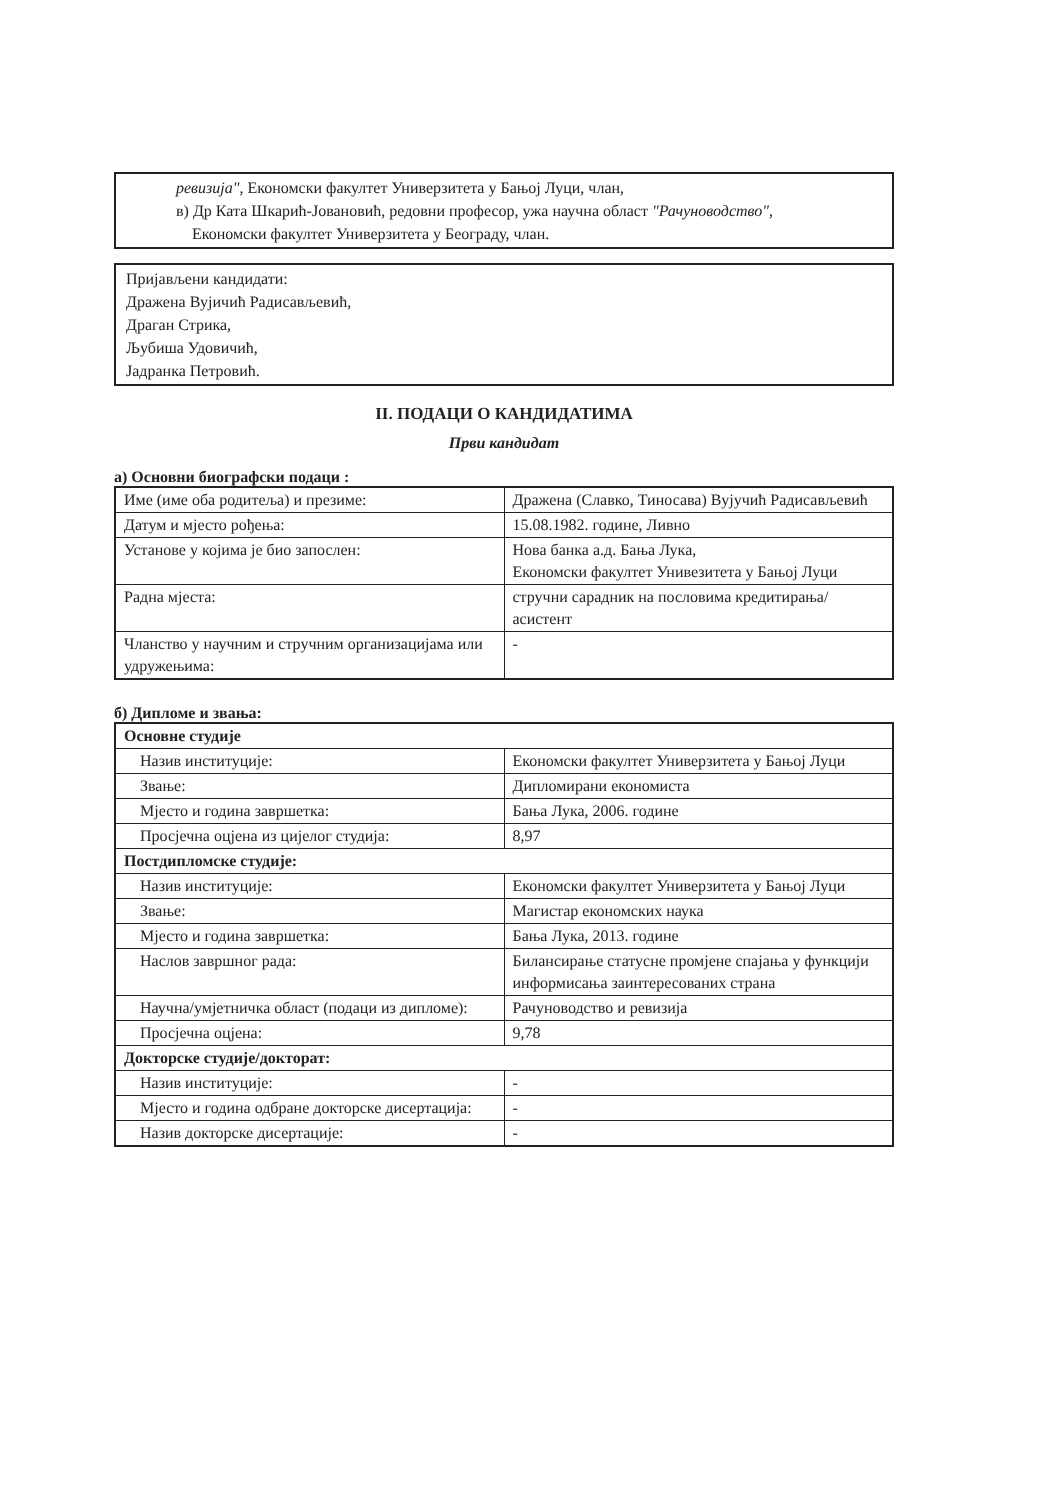ревизија", Економски факултет Универзитета у Бањој Луци, члан,
в) Др Ката Шкарић-Јовановић, редовни професор, ужа научна област "Рачуноводство",
Економски факултет Универзитета у Београду, члан.
Пријављени кандидати:
Дражена Вујичић Радисављевић,
Драган Стрика,
Љубиша Удовичић,
Јадранка Петровић.
II. ПОДАЦИ О КАНДИДАТИМА
Први кандидат
а) Основни биографски подаци :
| Име (име оба родитеља) и презиме: | Дражена (Славко, Тиносава) Вујучић Радисављевић |
| Датум и мјесто рођења: | 15.08.1982. године, Ливно |
| Установе у којима је био запослен: | Нова банка а.д. Бања Лука, Економски факултет Унивезитета у Бањој Луци |
| Радна мјеста: | стручни сарадник на пословима кредитирања/асистент |
| Чланство у научним и стручним организацијама или удружењима: | - |
б) Дипломе и звања:
| Основне студије | |
| Назив институције: | Економски факултет Универзитета у Бањој Луци |
| Звање: | Дипломирани економиста |
| Мјесто и година завршетка: | Бања Лука, 2006. године |
| Просјечна оцјена из цијелог студија: | 8,97 |
| Постдипломске студије: | |
| Назив институције: | Економски факултет Универзитета у Бањој Луци |
| Звање: | Магистар економских наука |
| Мјесто и година завршетка: | Бања Лука, 2013. године |
| Наслов завршног рада: | Билансирање статусне промјене спајања у функцији информисања заинтересованих страна |
| Научна/умјетничка област (подаци из дипломе): | Рачуноводство и ревизија |
| Просјечна оцјена: | 9,78 |
| Докторске студије/докторат: | |
| Назив институције: | - |
| Мјесто и година одбране докторске дисертација: | - |
| Назив докторске дисертације: | - |